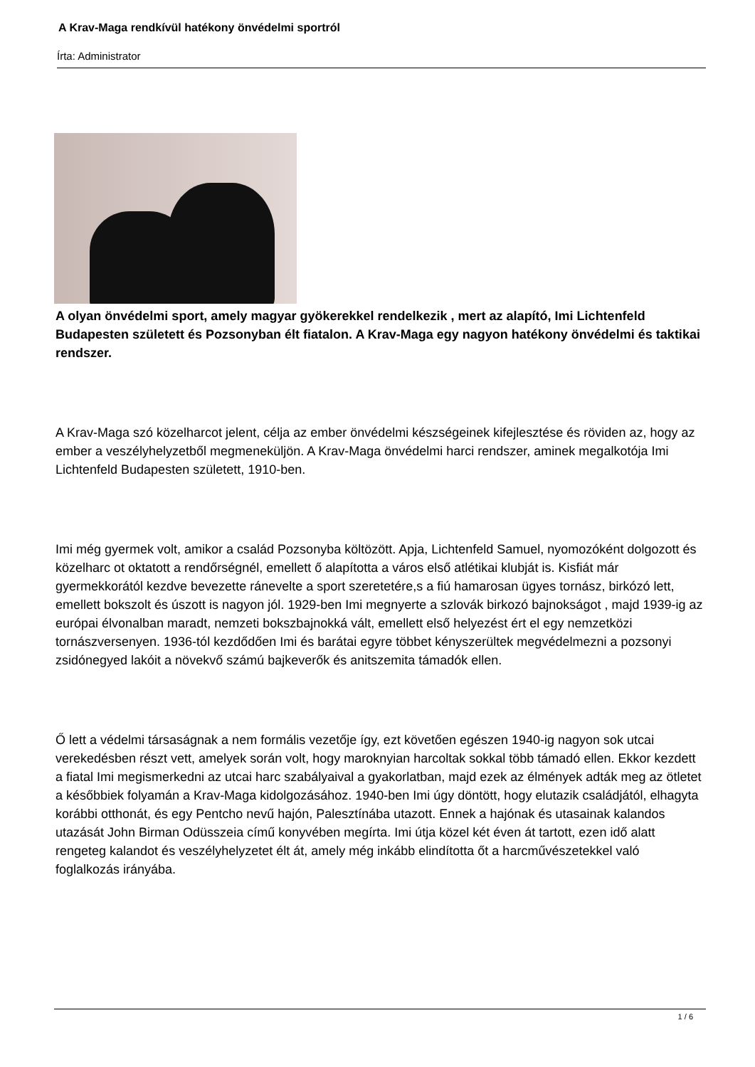A Krav-Maga rendkívül hatékony önvédelmi sportról
Írta: Administrator
A olyan önvédelmi sport, amely magyar gyökerekkel rendelkezik , mert az alapító, Imi Lichtenfeld Budapesten született és Pozsonyban élt fiatalon. A Krav-Maga egy nagyon hatékony önvédelmi és taktikai rendszer.
A Krav-Maga szó közelharcot jelent, célja az ember önvédelmi készségeinek kifejlesztése és röviden az, hogy az ember a veszélyhelyzetből megmeneküljön. A Krav-Maga önvédelmi harci rendszer, aminek megalkotója Imi Lichtenfeld Budapesten született, 1910-ben.
Imi még gyermek volt, amikor a család Pozsonyba költözött. Apja, Lichtenfeld Samuel, nyomozóként dolgozott és közelharc ot oktatott a rendőrségnél, emellett ő alapította a város első atlétikai klubját is. Kisfiát már gyermekkorától kezdve bevezette ránevelte a sport szeretetére,s a fiú hamarosan ügyes tornász, birkózó lett, emellett bokszolt és úszott is nagyon jól. 1929-ben Imi megnyerte a szlovák birkozó bajnokságot , majd 1939-ig az európai élvonalban maradt, nemzeti bokszbajnokká vált, emellett első helyezést ért el egy nemzetközi tornászversenyen. 1936-tól kezdődően Imi és barátai egyre többet kényszerültek megvédelmezni a pozsonyi zsidónegyed lakóit a növekvő számú bajkeverők és anitszemita támadók ellen.
Ő lett a védelmi társaságnak a nem formális vezetője így, ezt követően egészen 1940-ig nagyon sok utcai verekedésben részt vett, amelyek során volt, hogy maroknyian harcoltak sokkal több támadó ellen. Ekkor kezdett a fiatal Imi megismerkedni az utcai harc szabályaival a gyakorlatban, majd ezek az élmények adták meg az ötletet a későbbiek folyamán a Krav-Maga kidolgozásához. 1940-ben Imi úgy döntött, hogy elutazik családjától, elhagyta korábbi otthonát, és egy Pentcho nevű hajón, Palesztínába utazott. Ennek a hajónak és utasainak kalandos utazását John Birman Odüsszeia című konyvében megírta. Imi útja közel két éven át tartott, ezen idő alatt rengeteg kalandot és veszélyhelyzetet élt át, amely még inkább elindította őt a harcművészetekkel való foglalkozás irányába.
1 / 6